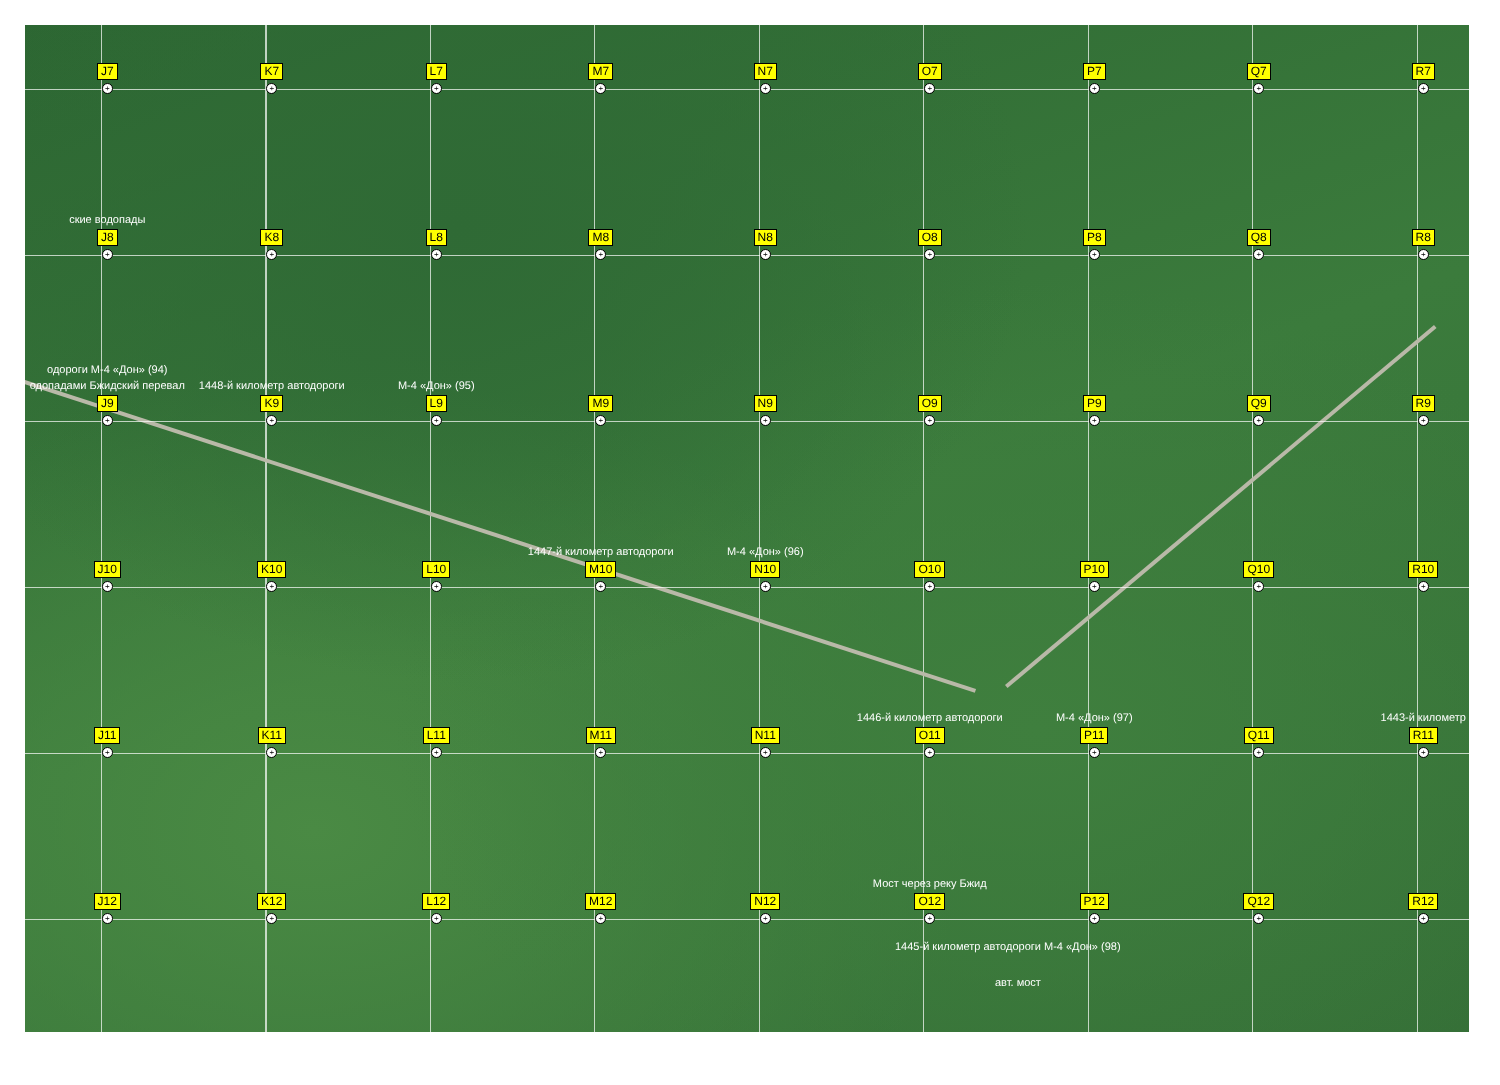J7
+
K7
+
L7
+
M7
+
N7
+
O7
+
P7
+
Q7
+
R7
+
ские водопады
J8
+
K8
+
L8
+
M8
+
N8
+
O8
+
P8
+
Q8
+
R8
+
одороги М-4 «Дон» (94)
одопадами Бжидский перевал
J9
+
1448-й километр автодороги
K9
+
М-4 «Дон» (95)
L9
+
M9
+
N9
+
O9
+
P9
+
Q9
+
R9
+
J10
+
K10
+
L10
+
1447-й километр автодороги
M10
+
М-4 «Дон» (96)
N10
+
O10
+
P10
+
Q10
+
R10
+
J11
+
K11
+
L11
+
M11
+
N11
+
1446-й километр автодороги
O11
+
М-4 «Дон» (97)
P11
+
Q11
+
1443-й километр
R11
+
J12
+
K12
+
L12
+
M12
+
N12
+
Мост через реку Бжид
O12
+
P12
+
Q12
+
R12
+
1445-й километр автодороги М-4 «Дон» (98)
авт. мост